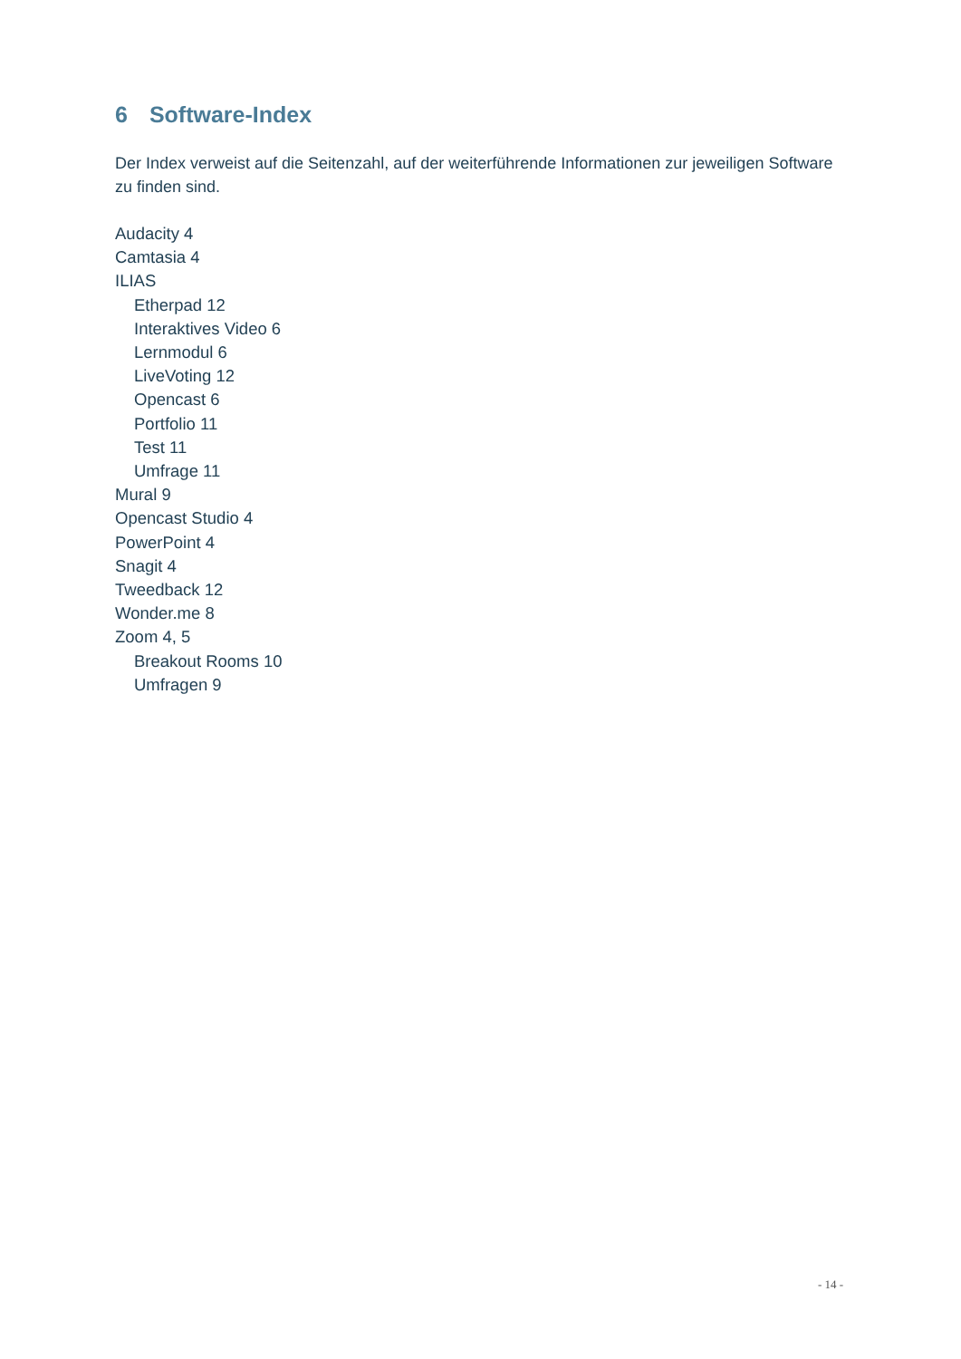6 Software-Index
Der Index verweist auf die Seitenzahl, auf der weiterführende Informationen zur jeweiligen Software zu finden sind.
Audacity 4
Camtasia 4
ILIAS
Etherpad 12
Interaktives Video 6
Lernmodul 6
LiveVoting 12
Opencast 6
Portfolio 11
Test 11
Umfrage 11
Mural 9
Opencast Studio 4
PowerPoint 4
Snagit 4
Tweedback 12
Wonder.me 8
Zoom 4, 5
Breakout Rooms 10
Umfragen 9
- 14 -